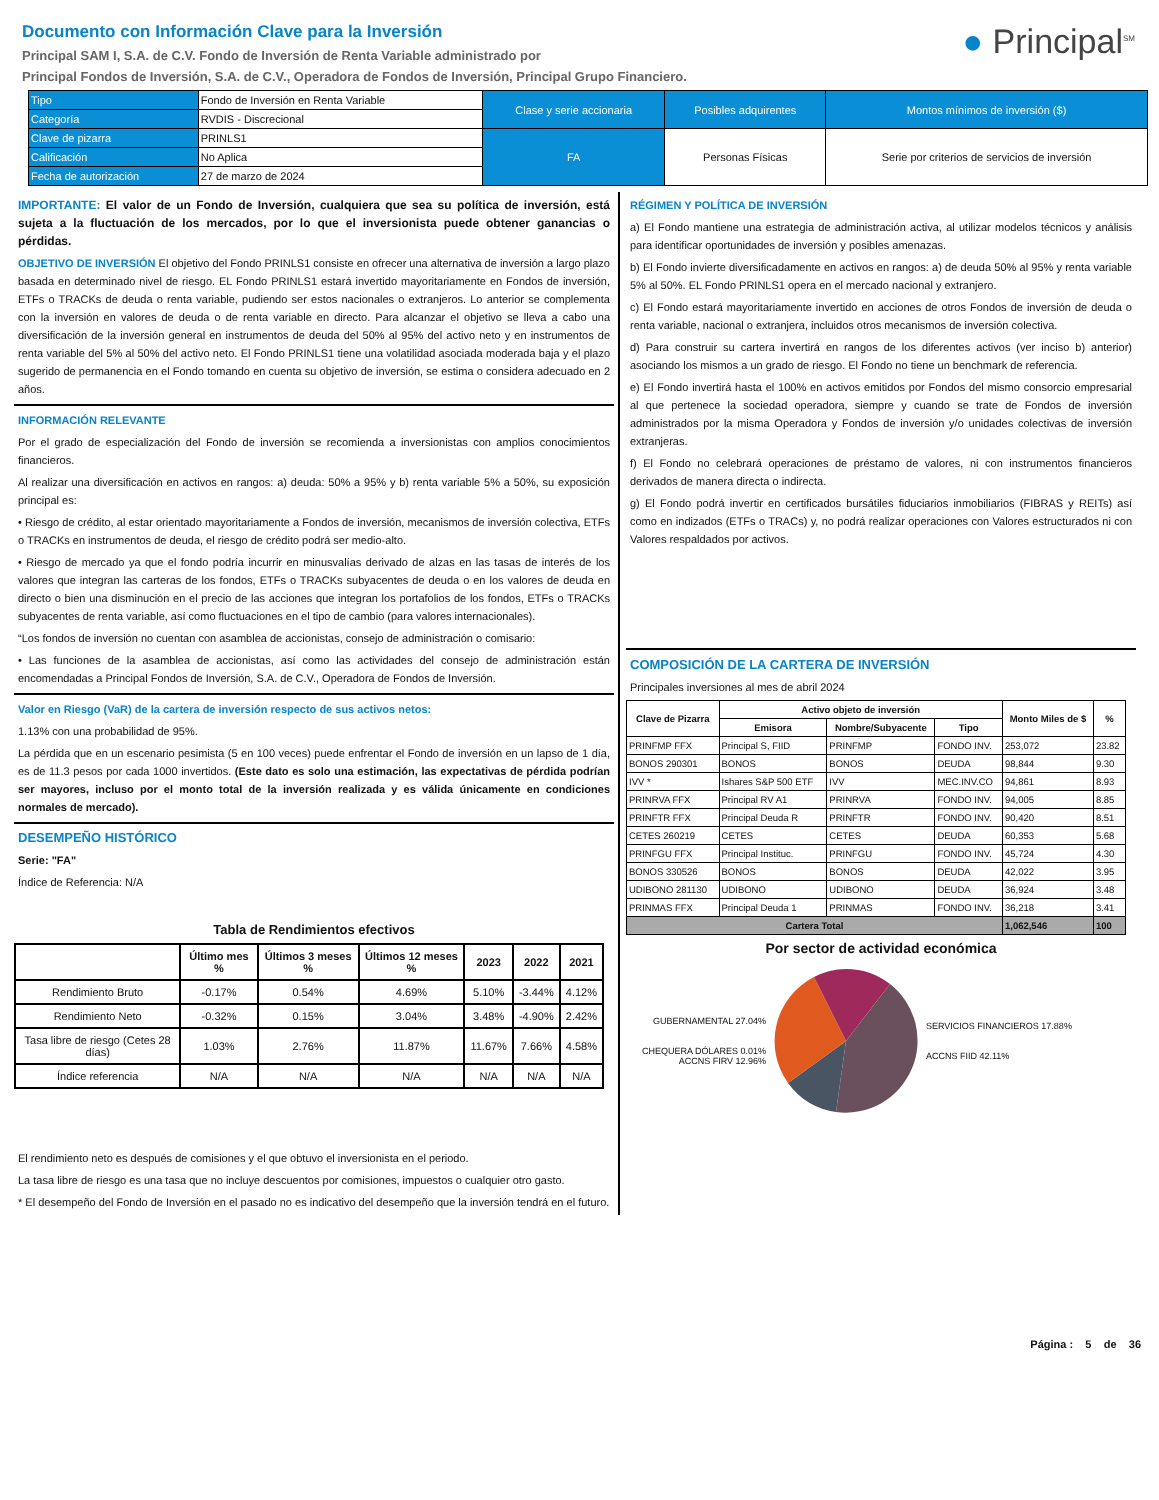Documento con Información Clave para la Inversión
Principal SAM I, S.A. de C.V. Fondo de Inversión de Renta Variable administrado por
Principal Fondos de Inversión, S.A. de C.V., Operadora de Fondos de Inversión, Principal Grupo Financiero.
● Principal<sup>SM</sup>
| Tipo | Fondo de Inversión en Renta Variable | Clase y serie accionaria | Posibles adquirentes | Montos mínimos de inversión ($) |
| Categoría | RVDIS - Discrecional | | | |
| Clave de pizarra | PRINLS1 | FA | Personas Físicas | Serie por criterios de servicios de inversión |
| Calificación | No Aplica | | | |
| Fecha de autorización | 27 de marzo de 2024 | | | |
IMPORTANTE: El valor de un Fondo de Inversión, cualquiera que sea su política de inversión, está sujeta a la fluctuación de los mercados, por lo que el inversionista puede obtener ganancias o pérdidas.
OBJETIVO DE INVERSIÓN El objetivo del Fondo PRINLS1 consiste en ofrecer una alternativa de inversión a largo plazo basada en determinado nivel de riesgo. EL Fondo PRINLS1 estará invertido mayoritariamente en Fondos de inversión, ETFs o TRACKs de deuda o renta variable, pudiendo ser estos nacionales o extranjeros. Lo anterior se complementa con la inversión en valores de deuda o de renta variable en directo. Para alcanzar el objetivo se lleva a cabo una diversificación de la inversión general en instrumentos de deuda del 50% al 95% del activo neto y en instrumentos de renta variable del 5% al 50% del activo neto. El Fondo PRINLS1 tiene una volatilidad asociada moderada baja y el plazo sugerido de permanencia en el Fondo tomando en cuenta su objetivo de inversión, se estima o considera adecuado en 2 años.
INFORMACIÓN RELEVANTE
Por el grado de especialización del Fondo de inversión se recomienda a inversionistas con amplios conocimientos financieros.
Al realizar una diversificación en activos en rangos: a) deuda: 50% a 95% y b) renta variable 5% a 50%, su exposición principal es:
• Riesgo de crédito, al estar orientado mayoritariamente a Fondos de inversión, mecanismos de inversión colectiva, ETFs o TRACKs en instrumentos de deuda, el riesgo de crédito podrá ser medio-alto.
• Riesgo de mercado ya que el fondo podría incurrir en minusvalías derivado de alzas en las tasas de interés de los valores que integran las carteras de los fondos, ETFs o TRACKs subyacentes de deuda o en los valores de deuda en directo o bien una disminución en el precio de las acciones que integran los portafolios de los fondos, ETFs o TRACKs subyacentes de renta variable, así como fluctuaciones en el tipo de cambio (para valores internacionales).
“Los fondos de inversión no cuentan con asamblea de accionistas, consejo de administración o comisario:
• Las funciones de la asamblea de accionistas, así como las actividades del consejo de administración están encomendadas a Principal Fondos de Inversión, S.A. de C.V., Operadora de Fondos de Inversión.
Valor en Riesgo (VaR) de la cartera de inversión respecto de sus activos netos:
1.13% con una probabilidad de 95%.
La pérdida que en un escenario pesimista (5 en 100 veces) puede enfrentar el Fondo de inversión en un lapso de 1 día, es de 11.3 pesos por cada 1000 invertidos. (Este dato es solo una estimación, las expectativas de pérdida podrían ser mayores, incluso por el monto total de la inversión realizada y es válida únicamente en condiciones normales de mercado).
DESEMPEÑO HISTÓRICO
Serie: "FA"
Índice de Referencia: N/A
Tabla de Rendimientos efectivos
| | Último mes % | Últimos 3 meses % | Últimos 12 meses % | 2023 | 2022 | 2021 |
| --- | --- | --- | --- | --- | --- | --- |
| Rendimiento Bruto | -0.17% | 0.54% | 4.69% | 5.10% | -3.44% | 4.12% |
| Rendimiento Neto | -0.32% | 0.15% | 3.04% | 3.48% | -4.90% | 2.42% |
| Tasa libre de riesgo (Cetes 28 días) | 1.03% | 2.76% | 11.87% | 11.67% | 7.66% | 4.58% |
| Índice referencia | N/A | N/A | N/A | N/A | N/A | N/A |
El rendimiento neto es después de comisiones y el que obtuvo el inversionista en el periodo.
La tasa libre de riesgo es una tasa que no incluye descuentos por comisiones, impuestos o cualquier otro gasto.
* El desempeño del Fondo de Inversión en el pasado no es indicativo del desempeño que la inversión tendrá en el futuro.
RÉGIMEN Y POLÍTICA DE INVERSIÓN
a) El Fondo mantiene una estrategia de administración activa, al utilizar modelos técnicos y análisis para identificar oportunidades de inversión y posibles amenazas.
b) El Fondo invierte diversificadamente en activos en rangos: a) de deuda 50% al 95% y renta variable 5% al 50%. EL Fondo PRINLS1 opera en el mercado nacional y extranjero.
c) El Fondo estará mayoritariamente invertido en acciones de otros Fondos de inversión de deuda o renta variable, nacional o extranjera, incluidos otros mecanismos de inversión colectiva.
d) Para construir su cartera invertirá en rangos de los diferentes activos (ver inciso b) anterior) asociando los mismos a un grado de riesgo. El Fondo no tiene un benchmark de referencia.
e) El Fondo invertirá hasta el 100% en activos emitidos por Fondos del mismo consorcio empresarial al que pertenece la sociedad operadora, siempre y cuando se trate de Fondos de inversión administrados por la misma Operadora y Fondos de inversión y/o unidades colectivas de inversión extranjeras.
f) El Fondo no celebrará operaciones de préstamo de valores, ni con instrumentos financieros derivados de manera directa o indirecta.
g) El Fondo podrá invertir en certificados bursátiles fiduciarios inmobiliarios (FIBRAS y REITs) así como en indizados (ETFs o TRACs) y, no podrá realizar operaciones con Valores estructurados ni con Valores respaldados por activos.
COMPOSICIÓN DE LA CARTERA DE INVERSIÓN
Principales inversiones al mes de abril 2024
| Clave de Pizarra | Activo objeto de inversión | | | Monto Miles de $ | % |
| --- | --- | --- | --- | --- | --- |
| | Emisora | Nombre/Subyacente | Tipo | | |
| PRINFMP FFX | Principal S, FIID | PRINFMP | FONDO INV. | 253,072 | 23.82 |
| BONOS 290301 | BONOS | BONOS | DEUDA | 98,844 | 9.30 |
| IVV * | Ishares S&P 500 ETF | IVV | MEC.INV.CO | 94,861 | 8.93 |
| PRINRVA FFX | Principal RV A1 | PRINRVA | FONDO INV. | 94,005 | 8.85 |
| PRINFTR FFX | Principal Deuda R | PRINFTR | FONDO INV. | 90,420 | 8.51 |
| CETES 260219 | CETES | CETES | DEUDA | 60,353 | 5.68 |
| PRINFGU FFX | Principal Instituc. | PRINFGU | FONDO INV. | 45,724 | 4.30 |
| BONOS 330526 | BONOS | BONOS | DEUDA | 42,022 | 3.95 |
| UDIBONO 281130 | UDIBONO | UDIBONO | DEUDA | 36,924 | 3.48 |
| PRINMAS FFX | Principal Deuda 1 | PRINMAS | FONDO INV. | 36,218 | 3.41 |
| Cartera Total | | | | 1,062,546 | 100 |
Por sector de actividad económica
GUBERNAMENTAL 27.04%
CHEQUERA DÓLARES 0.01%
ACCNS FIRV 12.96%
SERVICIOS FINANCIEROS 17.88%
ACCNS FIID 42.11%
Página : 5 de 36